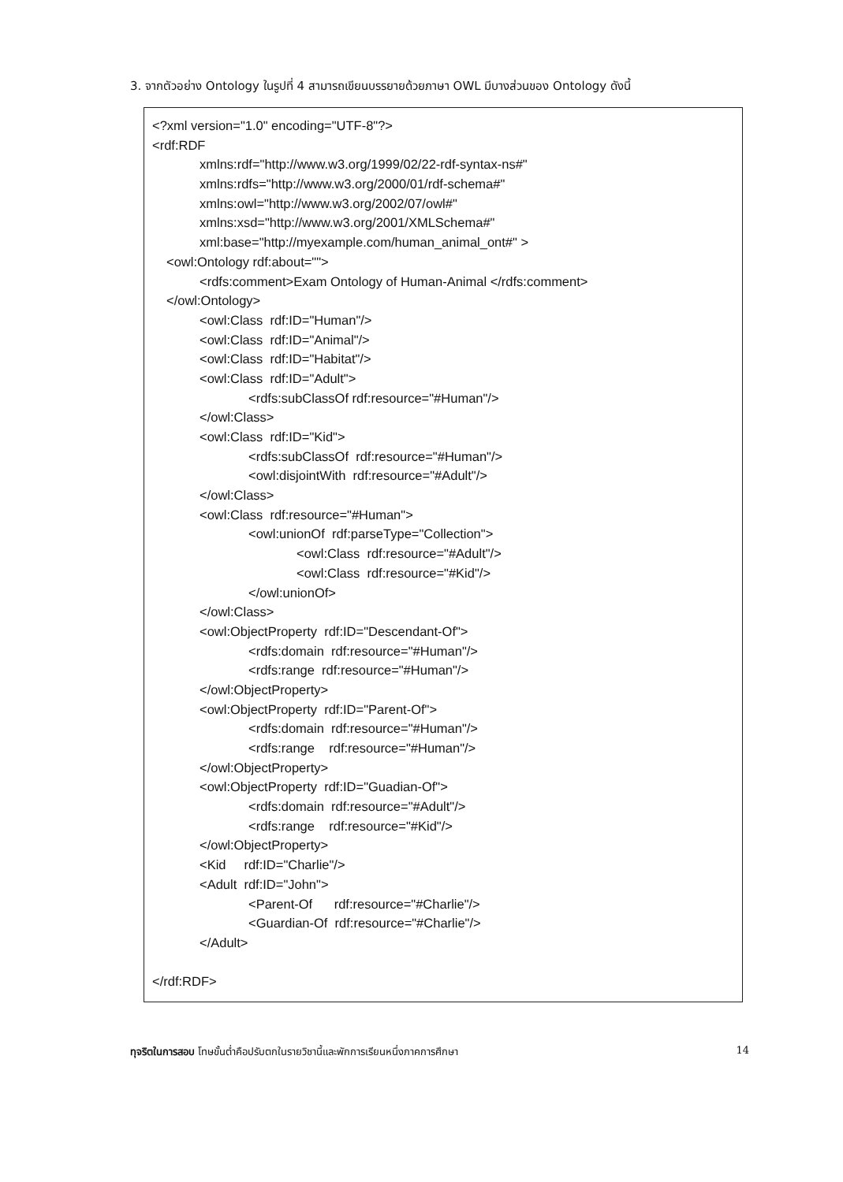3. จากตัวอย่าง Ontology ในรูปที่ 4 สามารถเขียนบรรยายด้วยภาษา OWL มีบางส่วนของ Ontology ดังนี้
<?xml version="1.0" encoding="UTF-8"?>
<rdf:RDF
xmlns:rdf="http://www.w3.org/1999/02/22-rdf-syntax-ns#"
xmlns:rdfs="http://www.w3.org/2000/01/rdf-schema#"
xmlns:owl="http://www.w3.org/2002/07/owl#"
xmlns:xsd="http://www.w3.org/2001/XMLSchema#"
xml:base="http://myexample.com/human_animal_ont#" >
<owl:Ontology rdf:about="">
<rdfs:comment>Exam Ontology of Human-Animal </rdfs:comment>
</owl:Ontology>
<owl:Class rdf:ID="Human"/>
<owl:Class rdf:ID="Animal"/>
<owl:Class rdf:ID="Habitat"/>
<owl:Class rdf:ID="Adult">
<rdfs:subClassOf rdf:resource="#Human"/>
</owl:Class>
<owl:Class rdf:ID="Kid">
<rdfs:subClassOf rdf:resource="#Human"/>
<owl:disjointWith rdf:resource="#Adult"/>
</owl:Class>
<owl:Class rdf:resource="#Human">
<owl:unionOf rdf:parseType="Collection">
<owl:Class rdf:resource="#Adult"/>
<owl:Class rdf:resource="#Kid"/>
</owl:unionOf>
</owl:Class>
<owl:ObjectProperty rdf:ID="Descendant-Of">
<rdfs:domain rdf:resource="#Human"/>
<rdfs:range rdf:resource="#Human"/>
</owl:ObjectProperty>
<owl:ObjectProperty rdf:ID="Parent-Of">
<rdfs:domain rdf:resource="#Human"/>
<rdfs:range rdf:resource="#Human"/>
</owl:ObjectProperty>
<owl:ObjectProperty rdf:ID="Guadian-Of">
<rdfs:domain rdf:resource="#Adult"/>
<rdfs:range rdf:resource="#Kid"/>
</owl:ObjectProperty>
<Kid rdf:ID="Charlie"/>
<Adult rdf:ID="John">
<Parent-Of rdf:resource="#Charlie"/>
<Guardian-Of rdf:resource="#Charlie"/>
</Adult>
</rdf:RDF>
ทุจริตในการสอบ โทษขั้นต่ำคือปรับตกในรายวิชานี้และพักการเรียนหนึ่งภาคการศึกษา 14